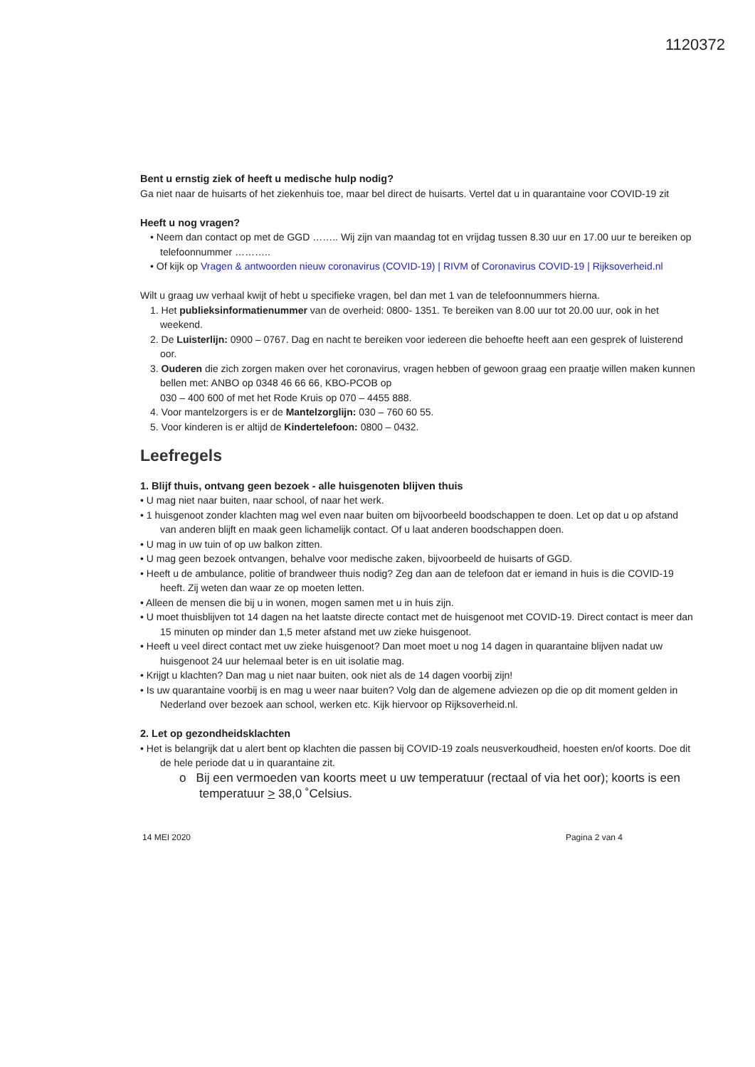1120372
Bent u ernstig ziek of heeft u medische hulp nodig?
Ga niet naar de huisarts of het ziekenhuis toe, maar bel direct de huisarts. Vertel dat u in quarantaine voor COVID-19 zit
Heeft u nog vragen?
• Neem dan contact op met de GGD …….. Wij zijn van maandag tot en vrijdag tussen 8.30 uur en 17.00 uur te bereiken op telefoonnummer ………..
• Of kijk op Vragen & antwoorden nieuw coronavirus (COVID-19) | RIVM of Coronavirus COVID-19 | Rijksoverheid.nl
Wilt u graag uw verhaal kwijt of hebt u specifieke vragen, bel dan met 1 van de telefoonnummers hierna.
1. Het publieksinformatienummer van de overheid: 0800- 1351. Te bereiken van 8.00 uur tot 20.00 uur, ook in het weekend.
2. De Luisterlijn: 0900 – 0767. Dag en nacht te bereiken voor iedereen die behoefte heeft aan een gesprek of luisterend oor.
3. Ouderen die zich zorgen maken over het coronavirus, vragen hebben of gewoon graag een praatje willen maken kunnen bellen met: ANBO op 0348 46 66 66, KBO-PCOB op
030 – 400 600 of met het Rode Kruis op 070 – 4455 888.
4. Voor mantelzorgers is er de Mantelzorglijn: 030 – 760 60 55.
5. Voor kinderen is er altijd de Kindertelefoon: 0800 – 0432.
Leefregels
1. Blijf thuis, ontvang geen bezoek - alle huisgenoten blijven thuis
• U mag niet naar buiten, naar school, of naar het werk.
• 1 huisgenoot zonder klachten mag wel even naar buiten om bijvoorbeeld boodschappen te doen. Let op dat u op afstand van anderen blijft en maak geen lichamelijk contact. Of u laat anderen boodschappen doen.
• U mag in uw tuin of op uw balkon zitten.
• U mag geen bezoek ontvangen, behalve voor medische zaken, bijvoorbeeld de huisarts of GGD.
• Heeft u de ambulance, politie of brandweer thuis nodig? Zeg dan aan de telefoon dat er iemand in huis is die COVID-19 heeft. Zij weten dan waar ze op moeten letten.
• Alleen de mensen die bij u in wonen, mogen samen met u in huis zijn.
• U moet thuisblijven tot 14 dagen na het laatste directe contact met de huisgenoot met COVID-19. Direct contact is meer dan 15 minuten op minder dan 1,5 meter afstand met uw zieke huisgenoot.
• Heeft u veel direct contact met uw zieke huisgenoot? Dan moet moet u nog 14 dagen in quarantaine blijven nadat uw huisgenoot 24 uur helemaal beter is en uit isolatie mag.
• Krijgt u klachten? Dan mag u niet naar buiten, ook niet als de 14 dagen voorbij zijn!
• Is uw quarantaine voorbij is en mag u weer naar buiten? Volg dan de algemene adviezen op die op dit moment gelden in Nederland over bezoek aan school, werken etc. Kijk hiervoor op Rijksoverheid.nl.
2. Let op gezondheidsklachten
• Het is belangrijk dat u alert bent op klachten die passen bij COVID-19 zoals neusverkoudheid, hoesten en/of koorts. Doe dit de hele periode dat u in quarantaine zit.
o Bij een vermoeden van koorts meet u uw temperatuur (rectaal of via het oor); koorts is een temperatuur > 38,0 ˚Celsius.
14 MEI 2020 Pagina 2 van 4